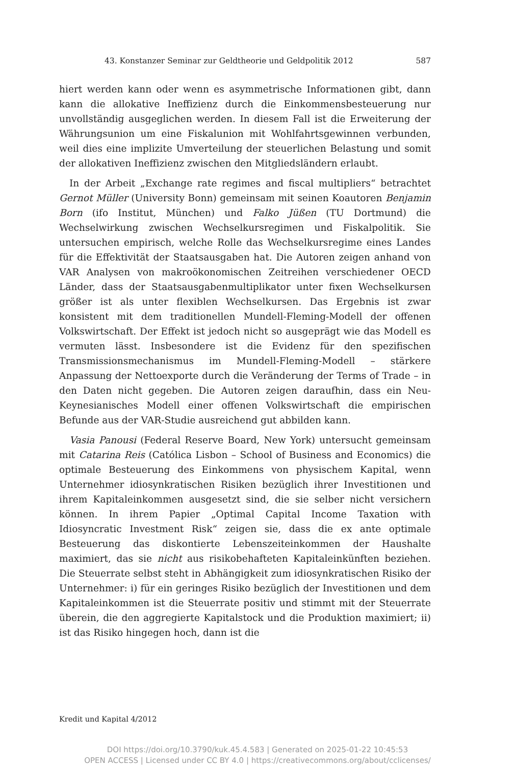43. Konstanzer Seminar zur Geldtheorie und Geldpolitik 2012 587
hiert werden kann oder wenn es asymmetrische Informationen gibt, dann kann die allokative Ineffizienz durch die Einkommensbesteuerung nur unvollständig ausgeglichen werden. In diesem Fall ist die Erweiterung der Währungsunion um eine Fiskalunion mit Wohlfahrtsgewinnen verbunden, weil dies eine implizite Umverteilung der steuerlichen Belastung und somit der allokativen Ineffizienz zwischen den Mitgliedsländern erlaubt.
In der Arbeit „Exchange rate regimes and fiscal multipliers“ betrachtet Gernot Müller (University Bonn) gemeinsam mit seinen Koautoren Benjamin Born (ifo Institut, München) und Falko Jüßen (TU Dortmund) die Wechselwirkung zwischen Wechselkursregimen und Fiskalpolitik. Sie untersuchen empirisch, welche Rolle das Wechselkursregime eines Landes für die Effektivität der Staatsausgaben hat. Die Autoren zeigen anhand von VAR Analysen von makroökonomischen Zeitreihen verschiedener OECD Länder, dass der Staatsausgabenmultiplikator unter fixen Wechselkursen größer ist als unter flexiblen Wechselkursen. Das Ergebnis ist zwar konsistent mit dem traditionellen Mundell-Fleming-Modell der offenen Volkswirtschaft. Der Effekt ist jedoch nicht so ausgeprägt wie das Modell es vermuten lässt. Insbesondere ist die Evidenz für den spezifischen Transmissionsmechanismus im Mundell-Fleming-Modell – stärkere Anpassung der Nettoexporte durch die Veränderung der Terms of Trade – in den Daten nicht gegeben. Die Autoren zeigen daraufhin, dass ein Neu-Keynesianisches Modell einer offenen Volkswirtschaft die empirischen Befunde aus der VAR-Studie ausreichend gut abbilden kann.
Vasia Panousi (Federal Reserve Board, New York) untersucht gemeinsam mit Catarina Reis (Católica Lisbon – School of Business and Economics) die optimale Besteuerung des Einkommens von physischem Kapital, wenn Unternehmer idiosynkratischen Risiken bezüglich ihrer Investitionen und ihrem Kapitaleinkommen ausgesetzt sind, die sie selber nicht versichern können. In ihrem Papier „Optimal Capital Income Taxation with Idiosyncratic Investment Risk“ zeigen sie, dass die ex ante optimale Besteuerung das diskontierte Lebenszeiteinkommen der Haushalte maximiert, das sie nicht aus risikobehafteten Kapitaleinkünften beziehen. Die Steuerrate selbst steht in Abhängigkeit zum idiosynkratischen Risiko der Unternehmer: i) für ein geringes Risiko bezüglich der Investitionen und dem Kapitaleinkommen ist die Steuerrate positiv und stimmt mit der Steuerrate überein, die den aggregierte Kapitalstock und die Produktion maximiert; ii) ist das Risiko hingegen hoch, dann ist die
Kredit und Kapital 4/2012
DOI https://doi.org/10.3790/kuk.45.4.583 | Generated on 2025-01-22 10:45:53
OPEN ACCESS | Licensed under CC BY 4.0 | https://creativecommons.org/about/cclicenses/